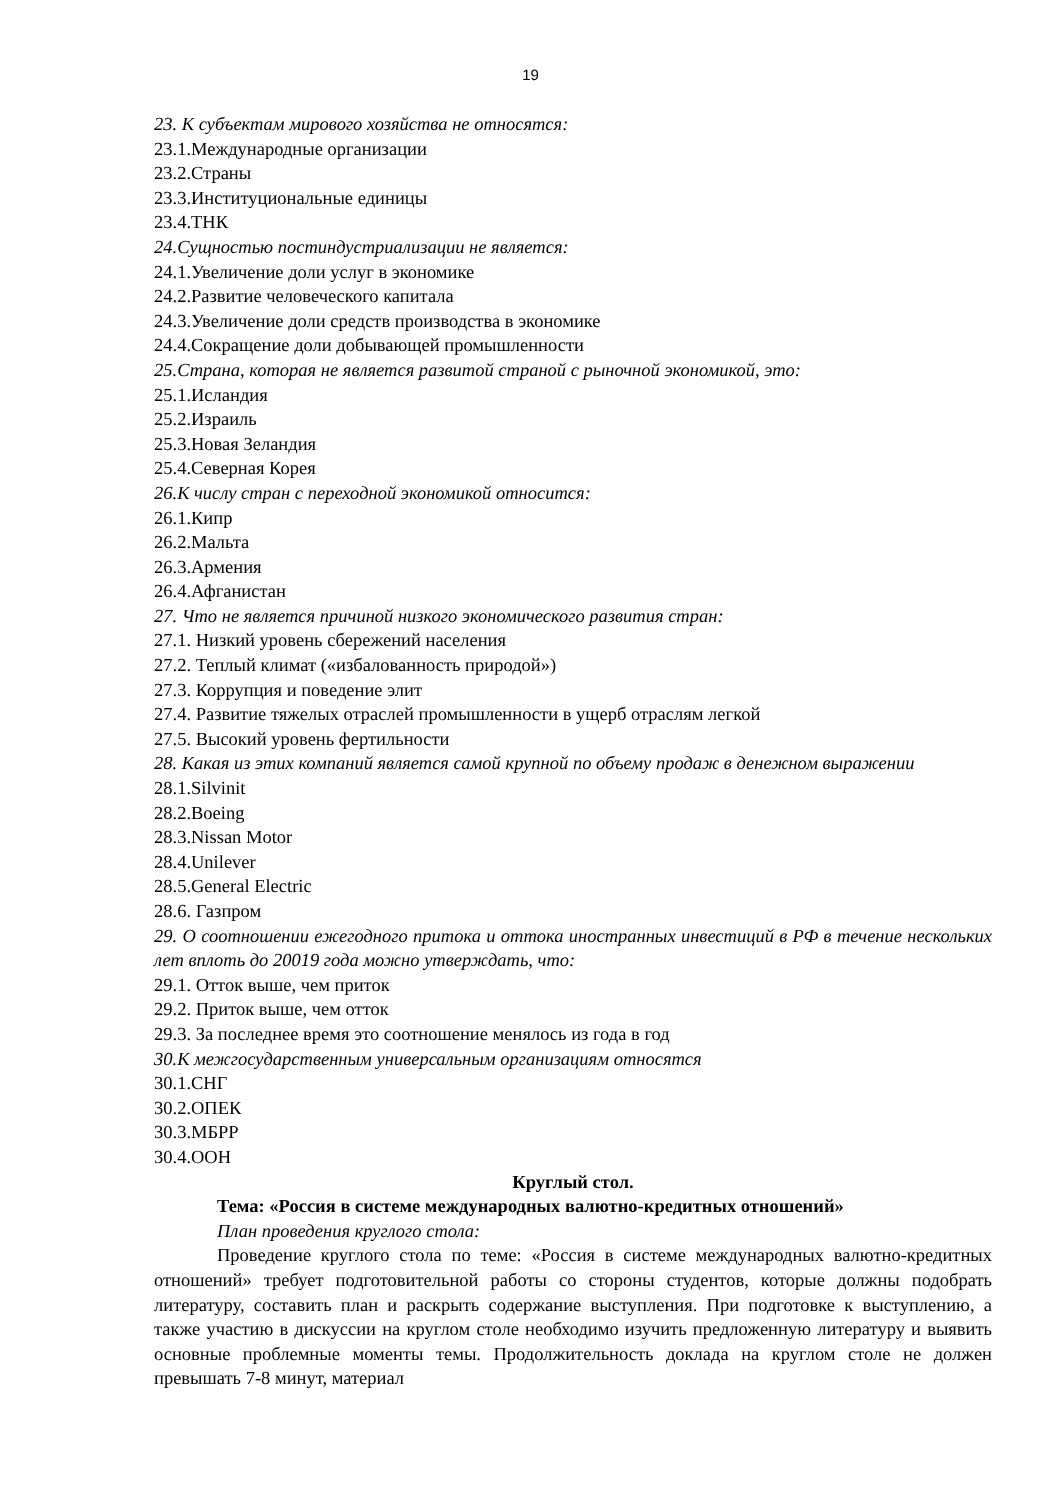19
23. К субъектам мирового хозяйства не относятся:
23.1.Международные организации
23.2.Страны
23.3.Институциональные единицы
23.4.ТНК
24.Сущностью постиндустриализации не является:
24.1.Увеличение доли услуг в экономике
24.2.Развитие человеческого капитала
24.3.Увеличение доли средств производства в экономике
24.4.Сокращение доли добывающей промышленности
25.Страна, которая не является развитой страной с рыночной экономикой, это:
25.1.Исландия
25.2.Израиль
25.3.Новая Зеландия
25.4.Северная Корея
26.К числу стран с переходной экономикой относится:
26.1.Кипр
26.2.Мальта
26.3.Армения
26.4.Афганистан
27. Что не является причиной низкого экономического развития стран:
27.1. Низкий уровень сбережений населения
27.2. Теплый климат («избалованность природой»)
27.3. Коррупция и поведение элит
27.4. Развитие тяжелых отраслей промышленности в ущерб отраслям легкой
27.5. Высокий уровень фертильности
28. Какая из этих компаний является самой крупной по объему продаж в денежном выражении
28.1.Silvinit
28.2.Boeing
28.3.Nissan Motor
28.4.Unilever
28.5.General Electric
28.6. Газпром
29. О соотношении ежегодного притока и оттока иностранных инвестиций в РФ в течение нескольких лет вплоть до 20019 года можно утверждать, что:
29.1. Отток выше, чем приток
29.2. Приток выше, чем отток
29.3. За последнее время это соотношение менялось из года в год
30.К межгосударственным универсальным организациям относятся
30.1.СНГ
30.2.ОПЕК
30.3.МБРР
30.4.ООН
Круглый стол.
Тема: «Россия в системе международных валютно-кредитных отношений»
План проведения круглого стола:
Проведение круглого стола по теме: «Россия в системе международных валютно-кредитных отношений» требует подготовительной работы со стороны студентов, которые должны подобрать литературу, составить план и раскрыть содержание выступления. При подготовке к выступлению, а также участию в дискуссии на круглом столе необходимо изучить предложенную литературу и выявить основные проблемные моменты темы. Продолжительность доклада на круглом столе не должен превышать 7-8 минут, материал